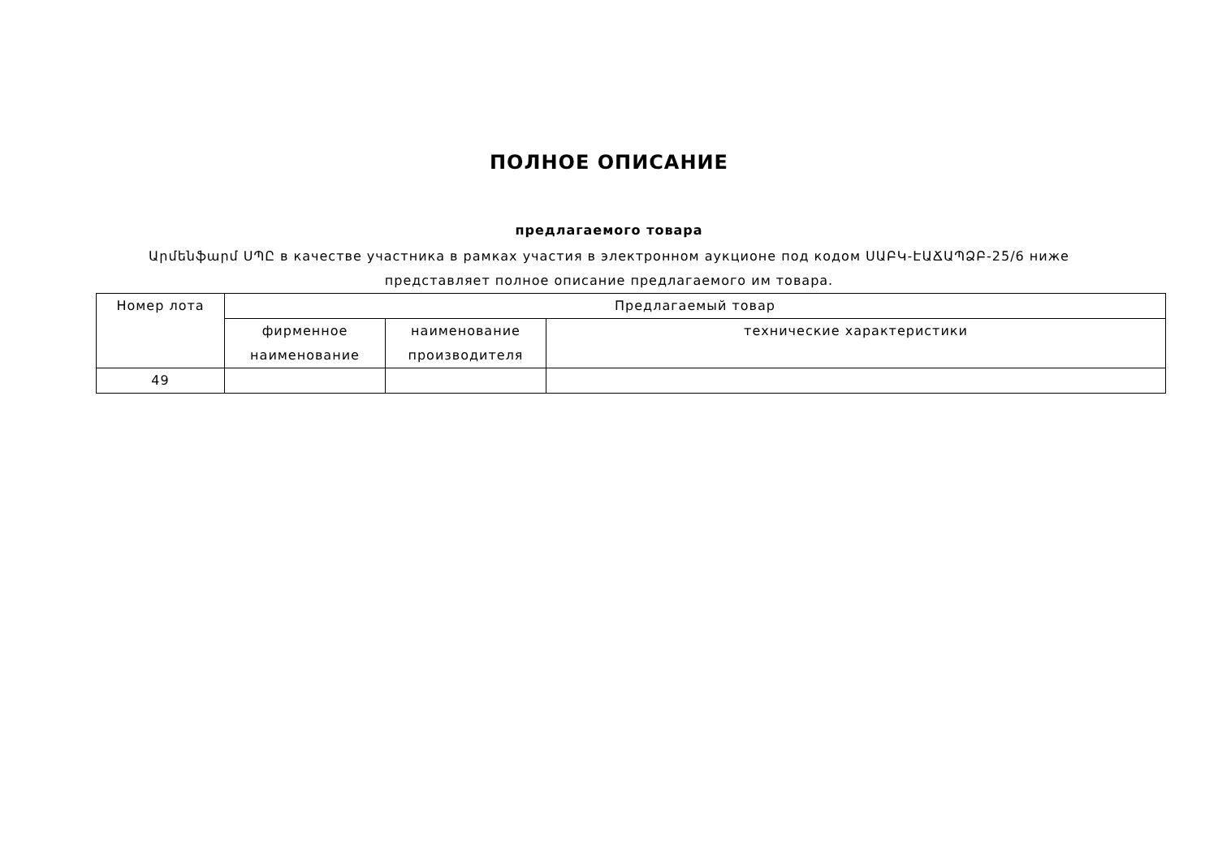ПОЛНОЕ ОПИСАНИЕ
предлагаемого товара
Արմենֆարմ ՍՊԸ в качестве участника в рамках участия в электронном аукционе под кодом ՍԱԲԿ-ԷԱՃԱՊՁԲ-25/6 ниже представляет полное описание предлагаемого им товара.
| Номер лота | Предлагаемый товар | | |
| --- | --- | --- | --- |
| | фирменное наименование | наименование производителя | технические характеристики |
| 49 | | | |